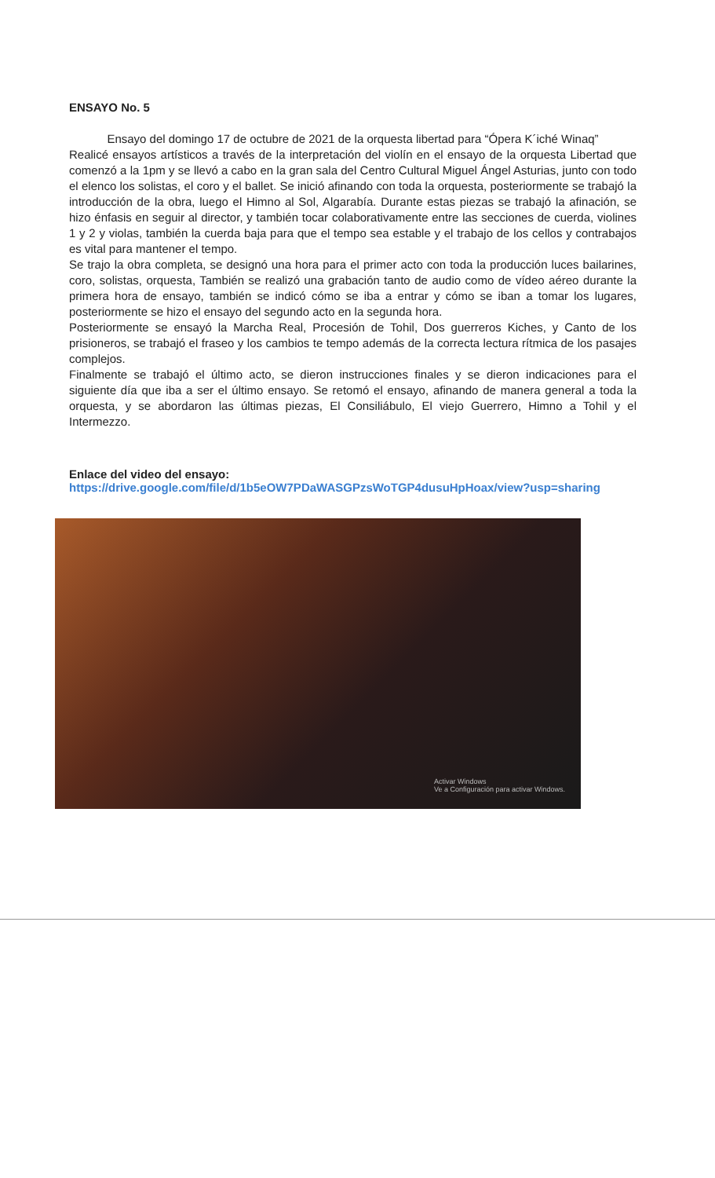ENSAYO No. 5
Ensayo del domingo 17 de octubre de 2021 de la orquesta libertad para “Ópera K´iché Winaq”
Realicé ensayos artísticos a través de la interpretación del violín en el ensayo de la orquesta Libertad que comenzó a la 1pm y se llevó a cabo en la gran sala del Centro Cultural Miguel Ángel Asturias, junto con todo el elenco los solistas, el coro y el ballet. Se inició afinando con toda la orquesta, posteriormente se trabajó la introducción de la obra, luego el Himno al Sol, Algarabía. Durante estas piezas se trabajó la afinación, se hizo énfasis en seguir al director, y también tocar colaborativamente entre las secciones de cuerda, violines 1 y 2 y violas, también la cuerda baja para que el tempo sea estable y el trabajo de los cellos y contrabajos es vital para mantener el tempo.
Se trajo la obra completa, se designó una hora para el primer acto con toda la producción luces bailarines, coro, solistas, orquesta, También se realizó una grabación tanto de audio como de vídeo aéreo durante la primera hora de ensayo, también se indicó cómo se iba a entrar y cómo se iban a tomar los lugares, posteriormente se hizo el ensayo del segundo acto en la segunda hora.
Posteriormente se ensayó la Marcha Real, Procesión de Tohil, Dos guerreros Kiches, y Canto de los prisioneros, se trabajó el fraseo y los cambios te tempo además de la correcta lectura rítmica de los pasajes complejos.
Finalmente se trabajó el último acto, se dieron instrucciones finales y se dieron indicaciones para el siguiente día que iba a ser el último ensayo. Se retomó el ensayo, afinando de manera general a toda la orquesta, y se abordaron las últimas piezas, El Consiliábulo, El viejo Guerrero, Himno a Tohil y el Intermezzo.
Enlace del video del ensayo:
https://drive.google.com/file/d/1b5eOW7PDaWASGPzsWoTGP4dusuHpHoax/view?usp=sharing
Activar Windows
Ve a Configuración para activar Windows.